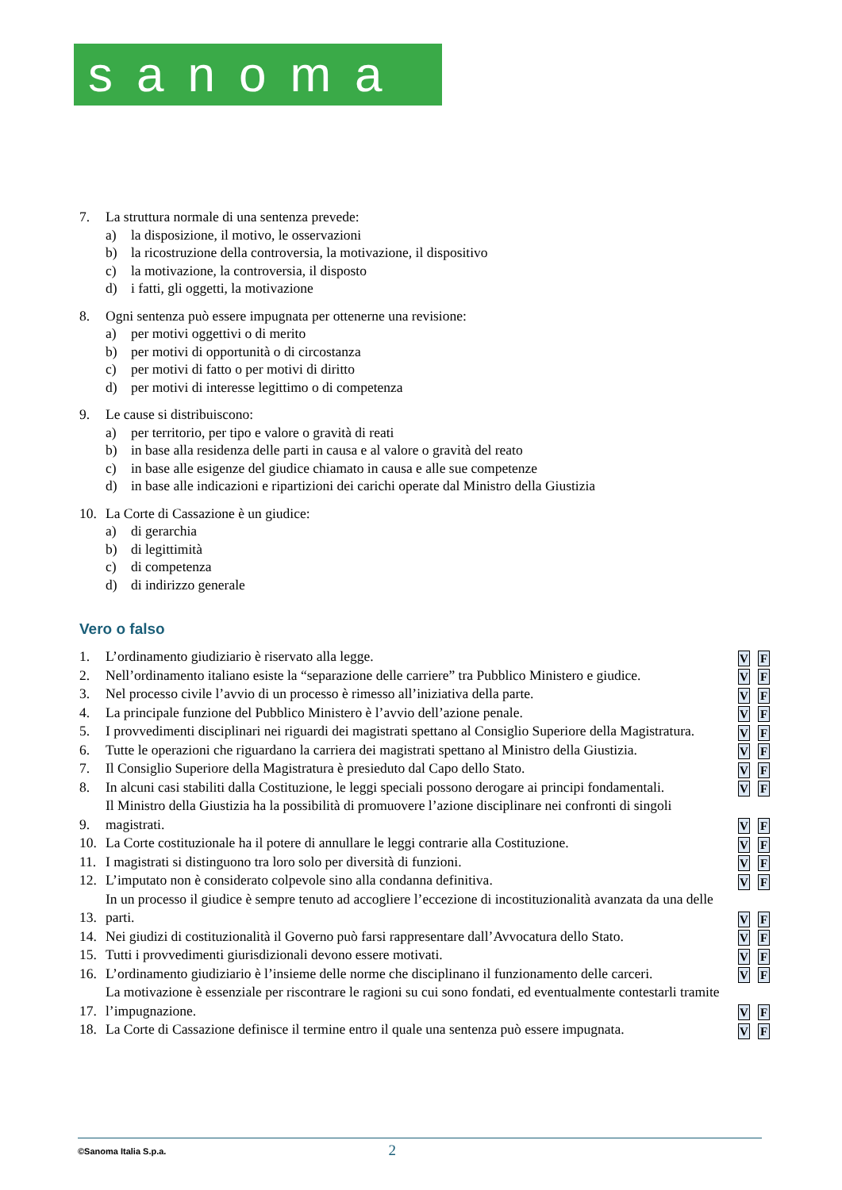sanoma
7. La struttura normale di una sentenza prevede:
a) la disposizione, il motivo, le osservazioni
b) la ricostruzione della controversia, la motivazione, il dispositivo
c) la motivazione, la controversia, il disposto
d) i fatti, gli oggetti, la motivazione
8. Ogni sentenza può essere impugnata per ottenerne una revisione:
a) per motivi oggettivi o di merito
b) per motivi di opportunità o di circostanza
c) per motivi di fatto o per motivi di diritto
d) per motivi di interesse legittimo o di competenza
9. Le cause si distribuiscono:
a) per territorio, per tipo e valore o gravità di reati
b) in base alla residenza delle parti in causa e al valore o gravità del reato
c) in base alle esigenze del giudice chiamato in causa e alle sue competenze
d) in base alle indicazioni e ripartizioni dei carichi operate dal Ministro della Giustizia
10. La Corte di Cassazione è un giudice:
a) di gerarchia
b) di legittimità
c) di competenza
d) di indirizzo generale
Vero o falso
1. L’ordinamento giudiziario è riservato alla legge. V F
2. Nell’ordinamento italiano esiste la “separazione delle carriere” tra Pubblico Ministero e giudice. V F
3. Nel processo civile l’avvio di un processo è rimesso all’iniziativa della parte. V F
4. La principale funzione del Pubblico Ministero è l’avvio dell’azione penale. V F
5. I provvedimenti disciplinari nei riguardi dei magistrati spettano al Consiglio Superiore della Magistratura. V F
6. Tutte le operazioni che riguardano la carriera dei magistrati spettano al Ministro della Giustizia. V F
7. Il Consiglio Superiore della Magistratura è presieduto dal Capo dello Stato. V F
8. In alcuni casi stabiliti dalla Costituzione, le leggi speciali possono derogare ai principi fondamentali. V F
9. Il Ministro della Giustizia ha la possibilità di promuovere l’azione disciplinare nei confronti di singoli magistrati. V F
10. La Corte costituzionale ha il potere di annullare le leggi contrarie alla Costituzione. V F
11. I magistrati si distinguono tra loro solo per diversità di funzioni. V F
12. L’imputato non è considerato colpevole sino alla condanna definitiva. V F
13. In un processo il giudice è sempre tenuto ad accogliere l’eccezione di incostituzionalità avanzata da una delle parti. V F
14. Nei giudizi di costituzionalità il Governo può farsi rappresentare dall’Avvocatura dello Stato. V F
15. Tutti i provvedimenti giurisdizionali devono essere motivati. V F
16. L’ordinamento giudiziario è l’insieme delle norme che disciplinano il funzionamento delle carceri. V F
17. La motivazione è essenziale per riscontrare le ragioni su cui sono fondati, ed eventualmente contestarli tramite l’impugnazione. V F
18. La Corte di Cassazione definisce il termine entro il quale una sentenza può essere impugnata. V F
©Sanoma Italia S.p.a. 2